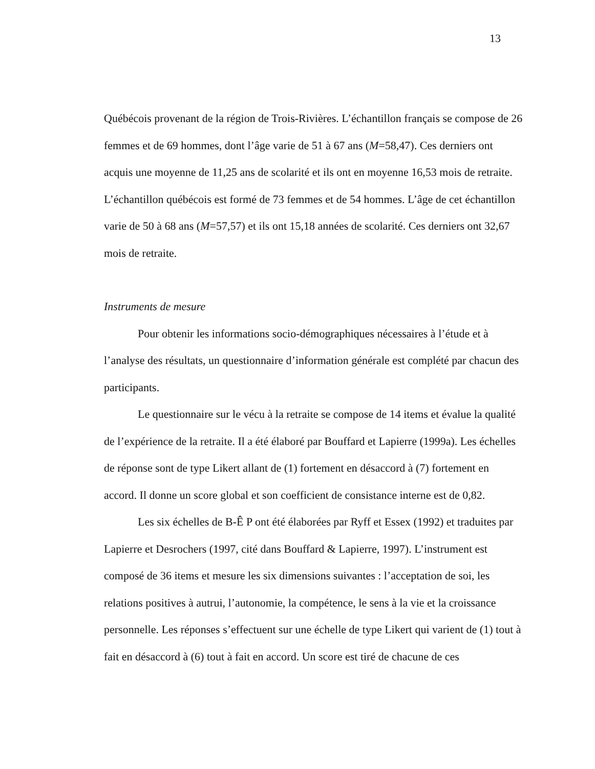13
Québécois provenant de la région de Trois-Rivières. L’échantillon français se compose de 26 femmes et de 69 hommes, dont l’âge varie de 51 à 67 ans (M=58,47). Ces derniers ont acquis une moyenne de 11,25 ans de scolarité et ils ont en moyenne 16,53 mois de retraite. L’échantillon québécois est formé de 73 femmes et de 54 hommes. L’âge de cet échantillon varie de 50 à 68 ans (M=57,57) et ils ont 15,18 années de scolarité. Ces derniers ont 32,67 mois de retraite.
Instruments de mesure
Pour obtenir les informations socio-démographiques nécessaires à l’étude et à l’analyse des résultats, un questionnaire d’information générale est complété par chacun des participants.
Le questionnaire sur le vécu à la retraite se compose de 14 items et évalue la qualité de l’expérience de la retraite. Il a été élaboré par Bouffard et Lapierre (1999a). Les échelles de réponse sont de type Likert allant de (1) fortement en désaccord à (7) fortement en accord. Il donne un score global et son coefficient de consistance interne est de 0,82.
Les six échelles de B-Ê P ont été élaborées par Ryff et Essex (1992) et traduites par Lapierre et Desrochers (1997, cité dans Bouffard & Lapierre, 1997). L’instrument est composé de 36 items et mesure les six dimensions suivantes : l’acceptation de soi, les relations positives à autrui, l’autonomie, la compétence, le sens à la vie et la croissance personnelle. Les réponses s’effectuent sur une échelle de type Likert qui varient de (1) tout à fait en désaccord à (6) tout à fait en accord. Un score est tiré de chacune de ces